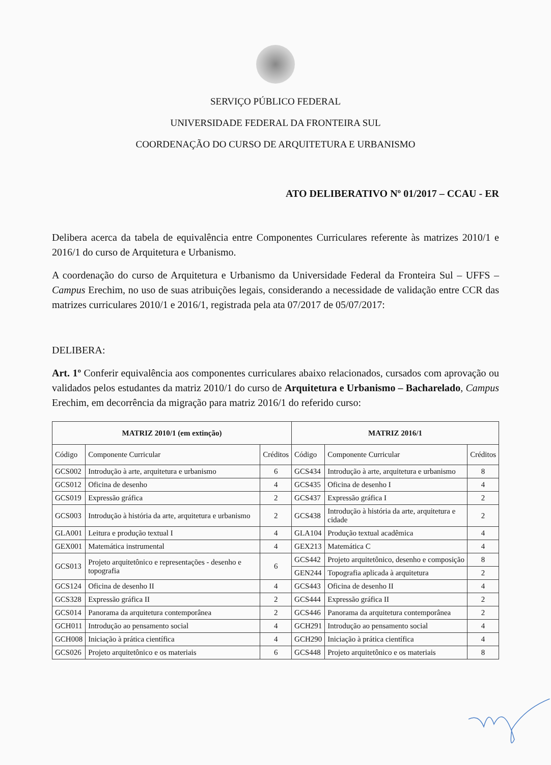SERVIÇO PÚBLICO FEDERAL
UNIVERSIDADE FEDERAL DA FRONTEIRA SUL
COORDENAÇÃO DO CURSO DE ARQUITETURA E URBANISMO
ATO DELIBERATIVO Nº 01/2017 – CCAU - ER
Delibera acerca da tabela de equivalência entre Componentes Curriculares referente às matrizes 2010/1 e 2016/1 do curso de Arquitetura e Urbanismo.
A coordenação do curso de Arquitetura e Urbanismo da Universidade Federal da Fronteira Sul – UFFS – Campus Erechim, no uso de suas atribuições legais, considerando a necessidade de validação entre CCR das matrizes curriculares 2010/1 e 2016/1, registrada pela ata 07/2017 de 05/07/2017:
DELIBERA:
Art. 1º Conferir equivalência aos componentes curriculares abaixo relacionados, cursados com aprovação ou validados pelos estudantes da matriz 2010/1 do curso de Arquitetura e Urbanismo – Bacharelado, Campus Erechim, em decorrência da migração para matriz 2016/1 do referido curso:
| MATRIZ 2010/1 (em extinção) | | | MATRIZ 2016/1 | | |
| --- | --- | --- | --- | --- | --- |
| Código | Componente Curricular | Créditos | Código | Componente Curricular | Créditos |
| GCS002 | Introdução à arte, arquitetura e urbanismo | 6 | GCS434 | Introdução à arte, arquitetura e urbanismo | 8 |
| GCS012 | Oficina de desenho | 4 | GCS435 | Oficina de desenho I | 4 |
| GCS019 | Expressão gráfica | 2 | GCS437 | Expressão gráfica I | 2 |
| GCS003 | Introdução à história da arte, arquitetura e urbanismo | 2 | GCS438 | Introdução à história da arte, arquitetura e cidade | 2 |
| GLA001 | Leitura e produção textual I | 4 | GLA104 | Produção textual acadêmica | 4 |
| GEX001 | Matemática instrumental | 4 | GEX213 | Matemática C | 4 |
| GCS013 | Projeto arquitetônico e representações - desenho e topografia | 6 | GCS442 | Projeto arquitetônico, desenho e composição | 8 |
| | | | GEN244 | Topografia aplicada à arquitetura | 2 |
| GCS124 | Oficina de desenho II | 4 | GCS443 | Oficina de desenho II | 4 |
| GCS328 | Expressão gráfica II | 2 | GCS444 | Expressão gráfica II | 2 |
| GCS014 | Panorama da arquitetura contemporânea | 2 | GCS446 | Panorama da arquitetura contemporânea | 2 |
| GCH011 | Introdução ao pensamento social | 4 | GCH291 | Introdução ao pensamento social | 4 |
| GCH008 | Iniciação à prática científica | 4 | GCH290 | Iniciação à prática científica | 4 |
| GCS026 | Projeto arquitetônico e os materiais | 6 | GCS448 | Projeto arquitetônico e os materiais | 8 |